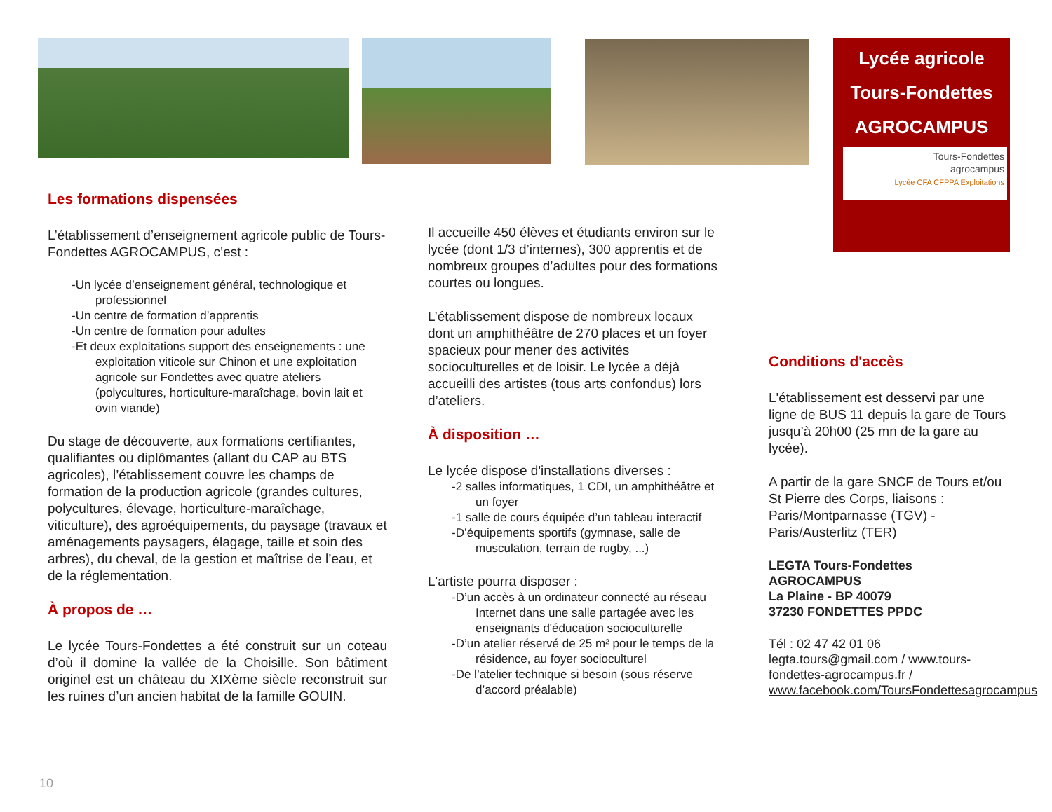Lycée agricole
Tours-Fondettes
AGROCAMPUS
Tours-Fondettes
agrocampus
Lycée CFA CFPPA Exploitations
Les formations dispensées
L’établissement d’enseignement agricole public de Tours-Fondettes AGROCAMPUS, c’est :
-Un lycée d’enseignement général, technologique et professionnel
-Un centre de formation d’apprentis
-Un centre de formation pour adultes
-Et deux exploitations support des enseignements : une exploitation viticole sur Chinon et une exploitation agricole sur Fondettes avec quatre ateliers (polycultures, horticulture-maraîchage, bovin lait et ovin viande)
Du stage de découverte, aux formations certifiantes, qualifiantes ou diplômantes (allant du CAP au BTS agricoles), l’établissement couvre les champs de formation de la production agricole (grandes cultures, polycultures, élevage, horticulture-maraîchage, viticulture), des agroéquipements, du paysage (travaux et aménagements paysagers, élagage, taille et soin des arbres), du cheval, de la gestion et maîtrise de l’eau, et de la réglementation.
À propos de …
Le lycée Tours-Fondettes a été construit sur un coteau d’où il domine la vallée de la Choisille. Son bâtiment originel est un château du XIXème siècle reconstruit sur les ruines d’un ancien habitat de la famille GOUIN.
Il accueille 450 élèves et étudiants environ sur le lycée (dont 1/3 d’internes), 300 apprentis et de nombreux groupes d’adultes pour des formations courtes ou longues.
L’établissement dispose de nombreux locaux dont un amphithéâtre de 270 places et un foyer spacieux pour mener des activités socioculturelles et de loisir. Le lycée a déjà accueilli des artistes (tous arts confondus) lors d’ateliers.
À disposition …
Le lycée dispose d'installations diverses :
-2 salles informatiques, 1 CDI, un amphithéâtre et un foyer
-1 salle de cours équipée d’un tableau interactif
-D’équipements sportifs (gymnase, salle de musculation, terrain de rugby, ...)
L'artiste pourra disposer :
-D’un accès à un ordinateur connecté au réseau Internet dans une salle partagée avec les enseignants d'éducation socioculturelle
-D’un atelier réservé de 25 m² pour le temps de la résidence, au foyer socioculturel
-De l’atelier technique si besoin (sous réserve d’accord préalable)
Conditions d'accès
L'établissement est desservi par une ligne de BUS 11 depuis la gare de Tours jusqu’à 20h00 (25 mn de la gare au lycée).
A partir de la gare SNCF de Tours et/ou St Pierre des Corps, liaisons : Paris/Montparnasse (TGV) - Paris/Austerlitz (TER)
LEGTA Tours-Fondettes
AGROCAMPUS
La Plaine - BP 40079
37230 FONDETTES PPDC
Tél : 02 47 42 01 06
legta.tours@gmail.com / www.tours-fondettes-agrocampus.fr / www.facebook.com/ToursFondettesagrocampus
10